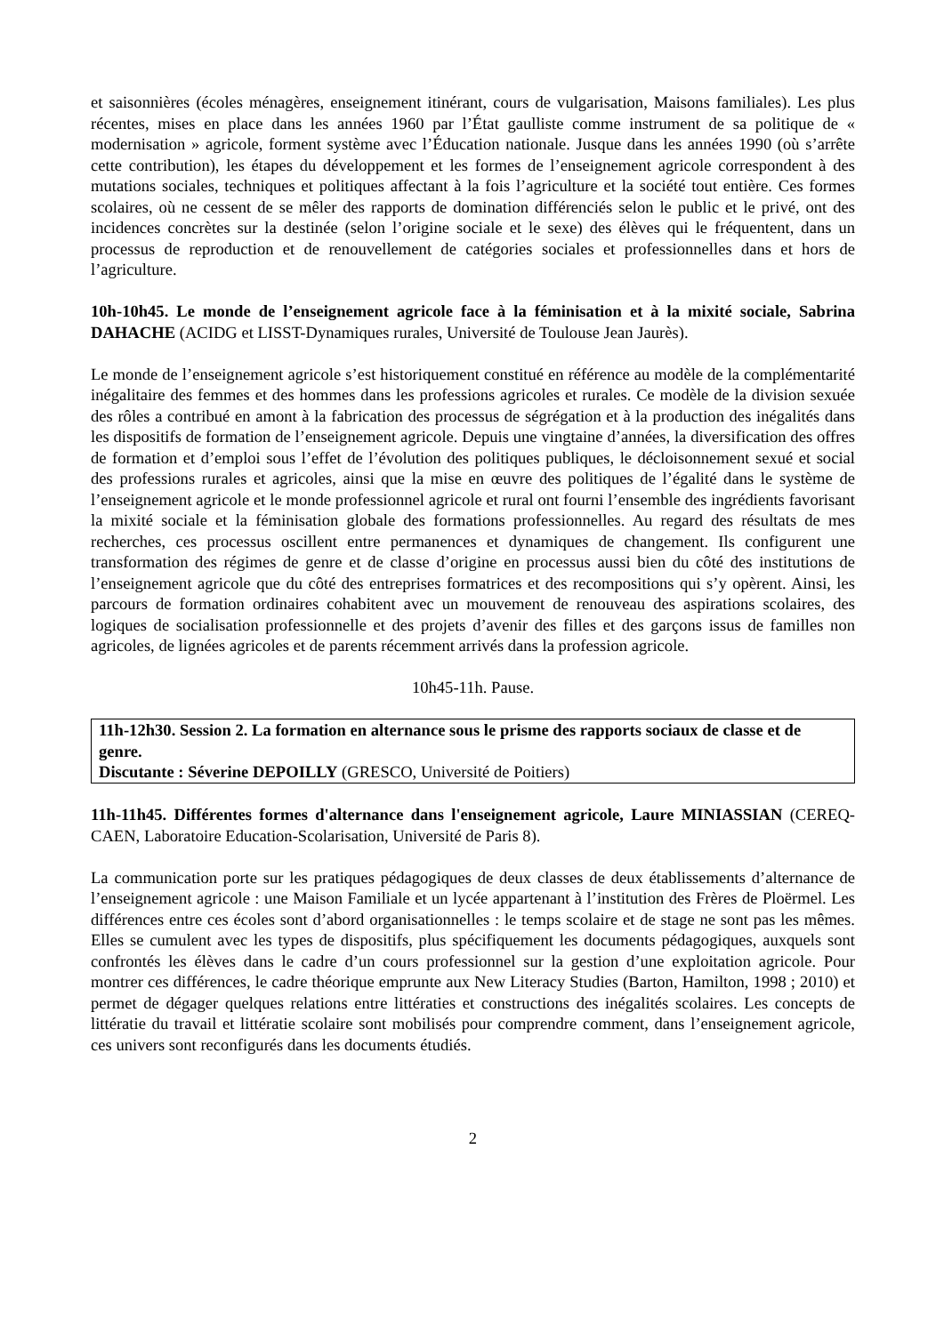et saisonnières (écoles ménagères, enseignement itinérant, cours de vulgarisation, Maisons familiales). Les plus récentes, mises en place dans les années 1960 par l’État gaulliste comme instrument de sa politique de « modernisation » agricole, forment système avec l’Éducation nationale. Jusque dans les années 1990 (où s’arrête cette contribution), les étapes du développement et les formes de l’enseignement agricole correspondent à des mutations sociales, techniques et politiques affectant à la fois l’agriculture et la société tout entière. Ces formes scolaires, où ne cessent de se mêler des rapports de domination différenciés selon le public et le privé, ont des incidences concrètes sur la destinée (selon l’origine sociale et le sexe) des élèves qui le fréquentent, dans un processus de reproduction et de renouvellement de catégories sociales et professionnelles dans et hors de l’agriculture.
10h-10h45. Le monde de l’enseignement agricole face à la féminisation et à la mixité sociale, Sabrina DAHACHE (ACIDG et LISST-Dynamiques rurales, Université de Toulouse Jean Jaurès).
Le monde de l’enseignement agricole s’est historiquement constitué en référence au modèle de la complémentarité inégalitaire des femmes et des hommes dans les professions agricoles et rurales. Ce modèle de la division sexuée des rôles a contribué en amont à la fabrication des processus de ségrégation et à la production des inégalités dans les dispositifs de formation de l’enseignement agricole. Depuis une vingtaine d’années, la diversification des offres de formation et d’emploi sous l’effet de l’évolution des politiques publiques, le décloisonnement sexué et social des professions rurales et agricoles, ainsi que la mise en œuvre des politiques de l’égalité dans le système de l’enseignement agricole et le monde professionnel agricole et rural ont fourni l’ensemble des ingrédients favorisant la mixité sociale et la féminisation globale des formations professionnelles. Au regard des résultats de mes recherches, ces processus oscillent entre permanences et dynamiques de changement. Ils configurent une transformation des régimes de genre et de classe d’origine en processus aussi bien du côté des institutions de l’enseignement agricole que du côté des entreprises formatrices et des recompositions qui s’y opèrent. Ainsi, les parcours de formation ordinaires cohabitent avec un mouvement de renouveau des aspirations scolaires, des logiques de socialisation professionnelle et des projets d’avenir des filles et des garçons issus de familles non agricoles, de lignées agricoles et de parents récemment arrivés dans la profession agricole.
10h45-11h. Pause.
11h-12h30. Session 2. La formation en alternance sous le prisme des rapports sociaux de classe et de genre.
Discutante : Séverine DEPOILLY (GRESCO, Université de Poitiers)
11h-11h45. Différentes formes d'alternance dans l'enseignement agricole, Laure MINIASSIAN (CEREQ-CAEN, Laboratoire Education-Scolarisation, Université de Paris 8).
La communication porte sur les pratiques pédagogiques de deux classes de deux établissements d’alternance de l’enseignement agricole : une Maison Familiale et un lycée appartenant à l’institution des Frères de Ploërmel. Les différences entre ces écoles sont d’abord organisationnelles : le temps scolaire et de stage ne sont pas les mêmes. Elles se cumulent avec les types de dispositifs, plus spécifiquement les documents pédagogiques, auxquels sont confrontés les élèves dans le cadre d’un cours professionnel sur la gestion d’une exploitation agricole. Pour montrer ces différences, le cadre théorique emprunte aux New Literacy Studies (Barton, Hamilton, 1998 ; 2010) et permet de dégager quelques relations entre littératies et constructions des inégalités scolaires. Les concepts de littératie du travail et littératie scolaire sont mobilisés pour comprendre comment, dans l’enseignement agricole, ces univers sont reconfigurés dans les documents étudiés.
2